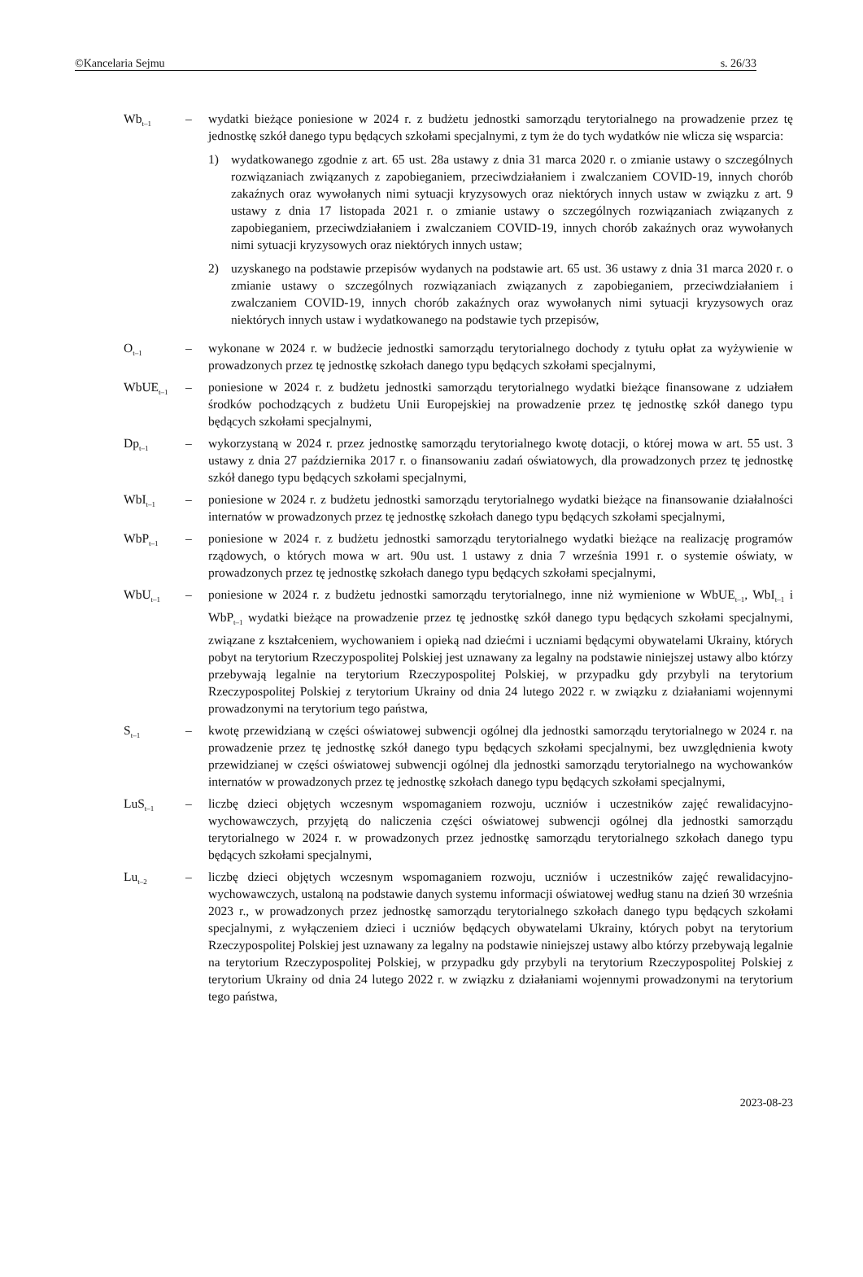©Kancelaria Sejmu s. 26/33
Wb<sub>t–1</sub>
– wydatki bieżące poniesione w 2024 r. z budżetu jednostki samorządu terytorialnego na prowadzenie przez tę jednostkę szkół danego typu będących szkołami specjalnymi, z tym że do tych wydatków nie wlicza się wsparcia:
1) wydatkowanego zgodnie z art. 65 ust. 28a ustawy z dnia 31 marca 2020 r. o zmianie ustawy o szczególnych rozwiązaniach związanych z zapobieganiem, przeciwdziałaniem i zwalczaniem COVID-19, innych chorób zakaźnych oraz wywołanych nimi sytuacji kryzysowych oraz niektórych innych ustaw w związku z art. 9 ustawy z dnia 17 listopada 2021 r. o zmianie ustawy o szczególnych rozwiązaniach związanych z zapobieganiem, przeciwdziałaniem i zwalczaniem COVID-19, innych chorób zakaźnych oraz wywołanych nimi sytuacji kryzysowych oraz niektórych innych ustaw;
2) uzyskanego na podstawie przepisów wydanych na podstawie art. 65 ust. 36 ustawy z dnia 31 marca 2020 r. o zmianie ustawy o szczególnych rozwiązaniach związanych z zapobieganiem, przeciwdziałaniem i zwalczaniem COVID-19, innych chorób zakaźnych oraz wywołanych nimi sytuacji kryzysowych oraz niektórych innych ustaw i wydatkowanego na podstawie tych przepisów,
O<sub>t–1</sub>
– wykonane w 2024 r. w budżecie jednostki samorządu terytorialnego dochody z tytułu opłat za wyżywienie w prowadzonych przez tę jednostkę szkołach danego typu będących szkołami specjalnymi,
WbUE<sub>t–1</sub>
– poniesione w 2024 r. z budżetu jednostki samorządu terytorialnego wydatki bieżące finansowane z udziałem środków pochodzących z budżetu Unii Europejskiej na prowadzenie przez tę jednostkę szkół danego typu będących szkołami specjalnymi,
Dp<sub>t–1</sub>
– wykorzystaną w 2024 r. przez jednostkę samorządu terytorialnego kwotę dotacji, o której mowa w art. 55 ust. 3 ustawy z dnia 27 października 2017 r. o finansowaniu zadań oświatowych, dla prowadzonych przez tę jednostkę szkół danego typu będących szkołami specjalnymi,
WbI<sub>t–1</sub>
– poniesione w 2024 r. z budżetu jednostki samorządu terytorialnego wydatki bieżące na finansowanie działalności internatów w prowadzonych przez tę jednostkę szkołach danego typu będących szkołami specjalnymi,
WbP<sub>t–1</sub>
– poniesione w 2024 r. z budżetu jednostki samorządu terytorialnego wydatki bieżące na realizację programów rządowych, o których mowa w art. 90u ust. 1 ustawy z dnia 7 września 1991 r. o systemie oświaty, w prowadzonych przez tę jednostkę szkołach danego typu będących szkołami specjalnymi,
WbU<sub>t–1</sub>
– poniesione w 2024 r. z budżetu jednostki samorządu terytorialnego, inne niż wymienione w WbUE<sub>t–1</sub>, WbI<sub>t–1</sub> i WbP<sub>t–1</sub> wydatki bieżące na prowadzenie przez tę jednostkę szkół danego typu będących szkołami specjalnymi, związane z kształceniem, wychowaniem i opieką nad dziećmi i uczniami będącymi obywatelami Ukrainy, których pobyt na terytorium Rzeczypospolitej Polskiej jest uznawany za legalny na podstawie niniejszej ustawy albo którzy przebywają legalnie na terytorium Rzeczypospolitej Polskiej, w przypadku gdy przybyli na terytorium Rzeczypospolitej Polskiej z terytorium Ukrainy od dnia 24 lutego 2022 r. w związku z działaniami wojennymi prowadzonymi na terytorium tego państwa,
S<sub>t–1</sub>
– kwotę przewidzianą w części oświatowej subwencji ogólnej dla jednostki samorządu terytorialnego w 2024 r. na prowadzenie przez tę jednostkę szkół danego typu będących szkołami specjalnymi, bez uwzględnienia kwoty przewidzianej w części oświatowej subwencji ogólnej dla jednostki samorządu terytorialnego na wychowanków internatów w prowadzonych przez tę jednostkę szkołach danego typu będących szkołami specjalnymi,
LuS<sub>t–1</sub>
– liczbę dzieci objętych wczesnym wspomaganiem rozwoju, uczniów i uczestników zajęć rewalidacyjno-wychowawczych, przyjętą do naliczenia części oświatowej subwencji ogólnej dla jednostki samorządu terytorialnego w 2024 r. w prowadzonych przez jednostkę samorządu terytorialnego szkołach danego typu będących szkołami specjalnymi,
Lu<sub>t–2</sub>
– liczbę dzieci objętych wczesnym wspomaganiem rozwoju, uczniów i uczestników zajęć rewalidacyjno-wychowawczych, ustaloną na podstawie danych systemu informacji oświatowej według stanu na dzień 30 września 2023 r., w prowadzonych przez jednostkę samorządu terytorialnego szkołach danego typu będących szkołami specjalnymi, z wyłączeniem dzieci i uczniów będących obywatelami Ukrainy, których pobyt na terytorium Rzeczypospolitej Polskiej jest uznawany za legalny na podstawie niniejszej ustawy albo którzy przebywają legalnie na terytorium Rzeczypospolitej Polskiej, w przypadku gdy przybyli na terytorium Rzeczypospolitej Polskiej z terytorium Ukrainy od dnia 24 lutego 2022 r. w związku z działaniami wojennymi prowadzonymi na terytorium tego państwa,
2023-08-23